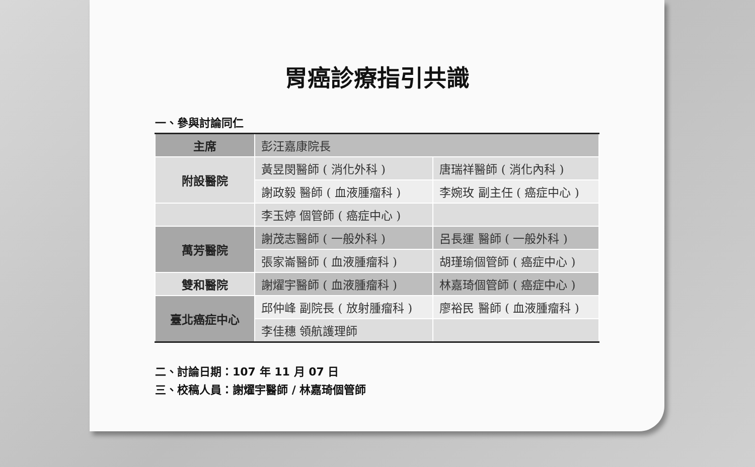胃癌診療指引共識
一、參與討論同仁
| 主席 | 彭汪嘉康院長 | |
| 附設醫院 | 黃昱閔醫師 ( 消化外科 ) | 唐瑞祥醫師 ( 消化內科 ) |
| | 謝政毅 醫師 ( 血液腫瘤科 ) | 李婉玫 副主任 ( 癌症中心 ) |
| | 李玉婷 個管師 ( 癌症中心 ) | |
| 萬芳醫院 | 謝茂志醫師 ( 一般外科 ) | 呂長運 醫師 ( 一般外科 ) |
| | 張家崙醫師 ( 血液腫瘤科 ) | 胡瑾瑜個管師 ( 癌症中心 ) |
| 雙和醫院 | 謝燿宇醫師 ( 血液腫瘤科 ) | 林嘉琦個管師 ( 癌症中心 ) |
| 臺北癌症中心 | 邱仲峰 副院長 ( 放射腫瘤科 ) | 廖裕民 醫師 ( 血液腫瘤科 ) |
| | 李佳穗 領航護理師 | |
二、討論日期：107 年 11 月 07 日
三、校稿人員：謝燿宇醫師 / 林嘉琦個管師